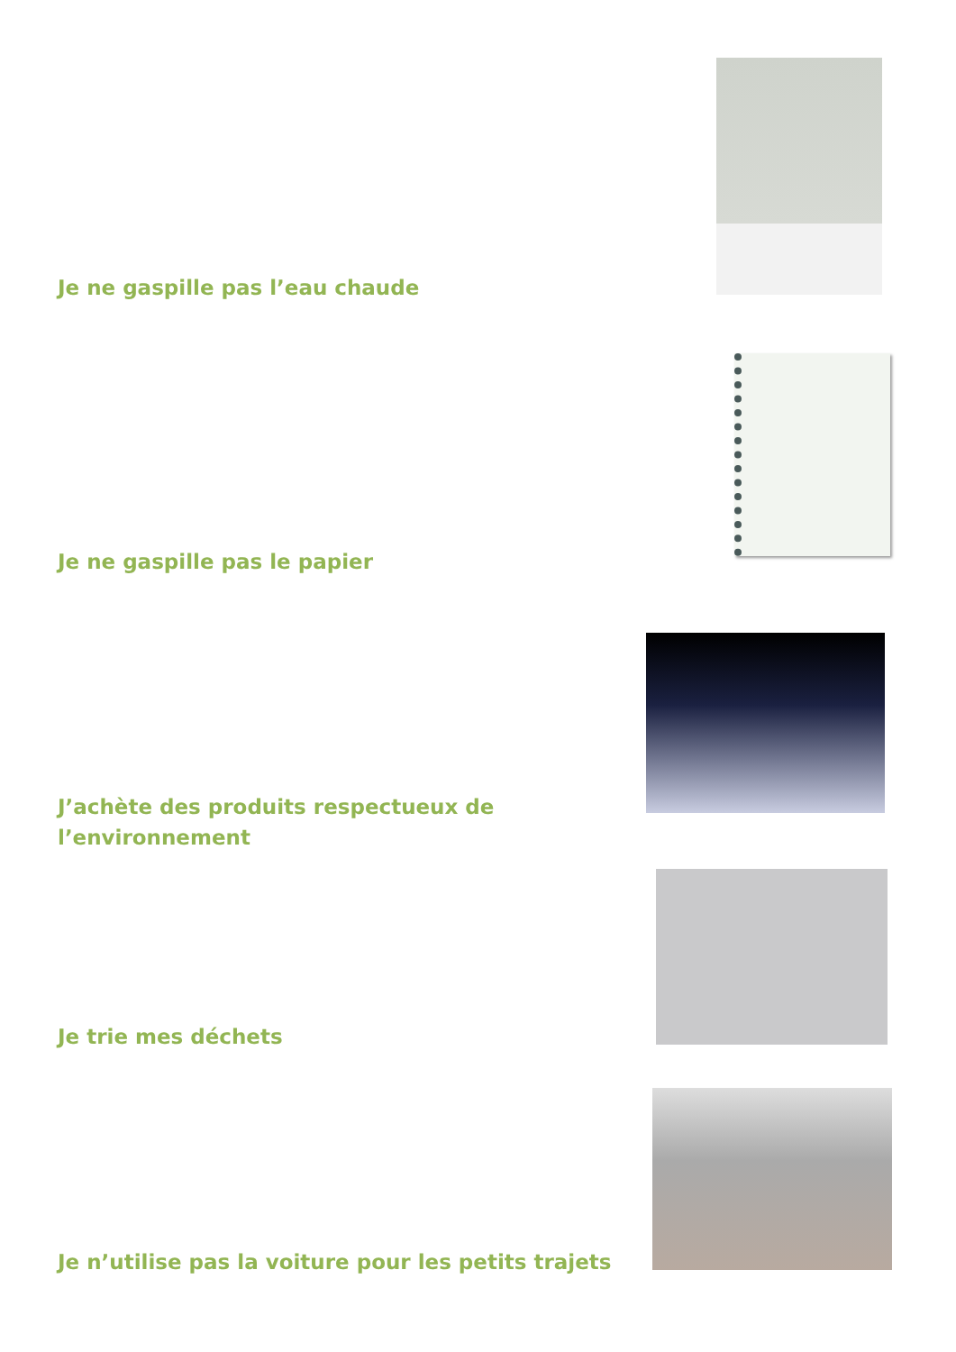Je ne gaspille pas l’eau chaude
Je ne gaspille pas le papier
J’achète des produits respectueux de l’environnement
Je trie mes déchets
Je n’utilise pas la voiture pour les petits trajets